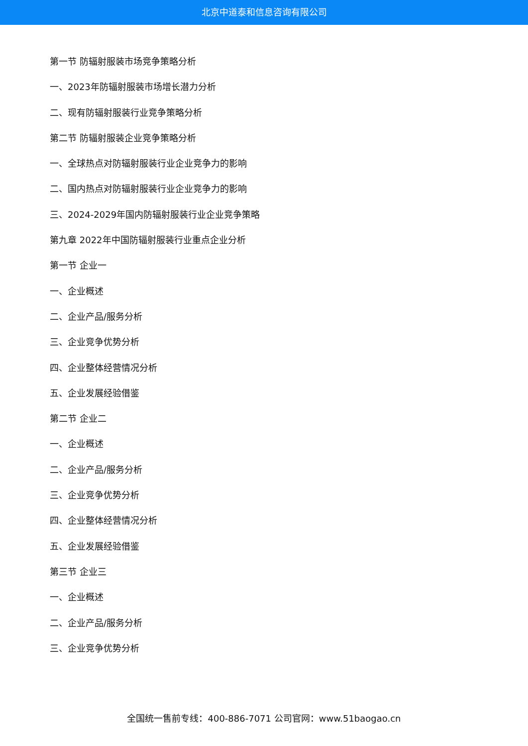北京中道泰和信息咨询有限公司
第一节 防辐射服装市场竞争策略分析
一、2023年防辐射服装市场增长潜力分析
二、现有防辐射服装行业竞争策略分析
第二节 防辐射服装企业竞争策略分析
一、全球热点对防辐射服装行业企业竞争力的影响
二、国内热点对防辐射服装行业企业竞争力的影响
三、2024-2029年国内防辐射服装行业企业竞争策略
第九章 2022年中国防辐射服装行业重点企业分析
第一节 企业一
一、企业概述
二、企业产品/服务分析
三、企业竞争优势分析
四、企业整体经营情况分析
五、企业发展经验借鉴
第二节 企业二
一、企业概述
二、企业产品/服务分析
三、企业竞争优势分析
四、企业整体经营情况分析
五、企业发展经验借鉴
第三节 企业三
一、企业概述
二、企业产品/服务分析
三、企业竞争优势分析
全国统一售前专线：400-886-7071 公司官网：www.51baogao.cn